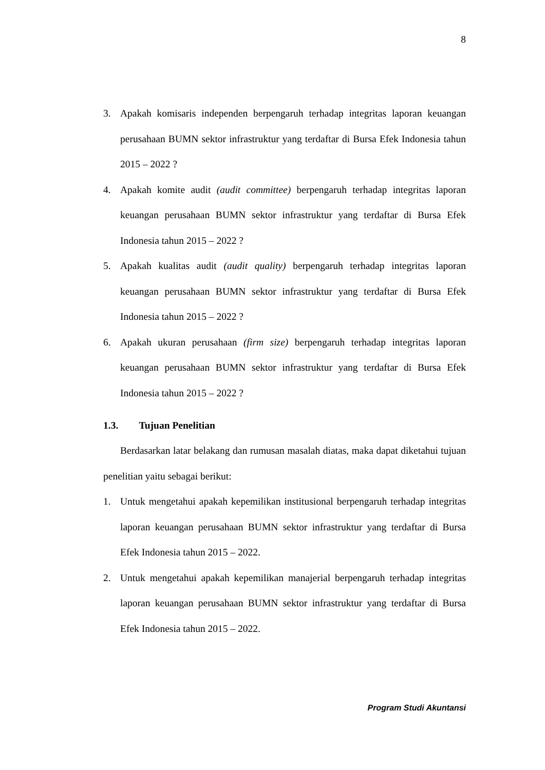8
3. Apakah komisaris independen berpengaruh terhadap integritas laporan keuangan perusahaan BUMN sektor infrastruktur yang terdaftar di Bursa Efek Indonesia tahun 2015 – 2022 ?
4. Apakah komite audit (audit committee) berpengaruh terhadap integritas laporan keuangan perusahaan BUMN sektor infrastruktur yang terdaftar di Bursa Efek Indonesia tahun 2015 – 2022 ?
5. Apakah kualitas audit (audit quality) berpengaruh terhadap integritas laporan keuangan perusahaan BUMN sektor infrastruktur yang terdaftar di Bursa Efek Indonesia tahun 2015 – 2022 ?
6. Apakah ukuran perusahaan (firm size) berpengaruh terhadap integritas laporan keuangan perusahaan BUMN sektor infrastruktur yang terdaftar di Bursa Efek Indonesia tahun 2015 – 2022 ?
1.3. Tujuan Penelitian
Berdasarkan latar belakang dan rumusan masalah diatas, maka dapat diketahui tujuan penelitian yaitu sebagai berikut:
1. Untuk mengetahui apakah kepemilikan institusional berpengaruh terhadap integritas laporan keuangan perusahaan BUMN sektor infrastruktur yang terdaftar di Bursa Efek Indonesia tahun 2015 – 2022.
2. Untuk mengetahui apakah kepemilikan manajerial berpengaruh terhadap integritas laporan keuangan perusahaan BUMN sektor infrastruktur yang terdaftar di Bursa Efek Indonesia tahun 2015 – 2022.
Program Studi Akuntansi